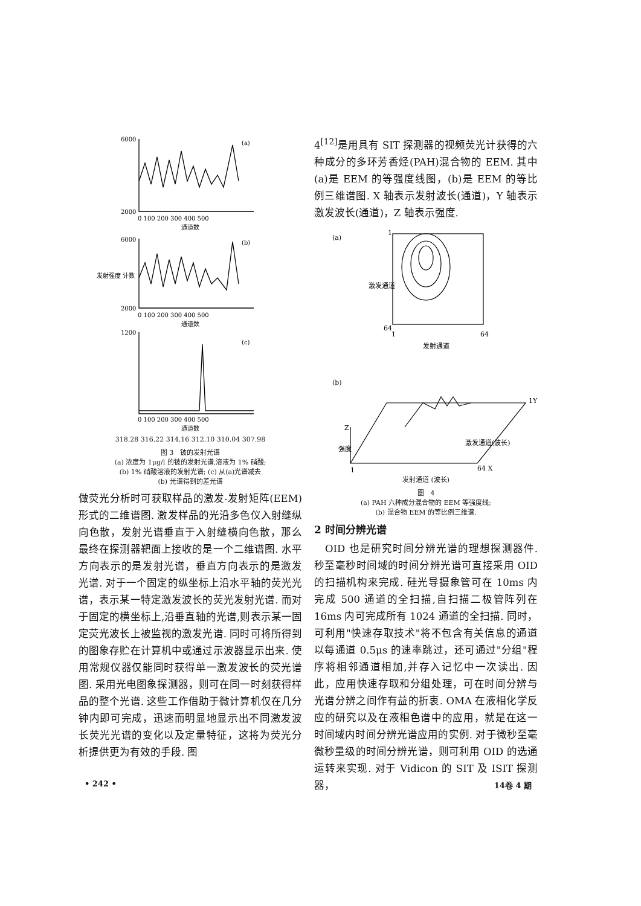6000
2000
(a)
0 100 200 300 400 500
通道数
6000
2000
(b)
0 100 200 300 400 500
通道数
发射强度 计数
1200
(c)
0 100 200 300 400 500
通道数
318.28 316.22 314.16 312.10 310.04 307.98
图 3　铍的发射光谱
(a) 浓度为 1μg/l 的铍的发射光谱,溶液为 1% 硝酸;
(b) 1% 硝酸溶液的发射光谱; (c) 从(a)光谱减去
(b) 光谱得到的差光谱
做荧光分析时可获取样品的激发-发射矩阵(EEM)形式的二维谱图. 激发样品的光沿多色仪入射缝纵向色散，发射光谱垂直于入射缝横向色散，那么最终在探测器靶面上接收的是一个二维谱图. 水平方向表示的是发射光谱，垂直方向表示的是激发光谱. 对于一个固定的纵坐标上沿水平轴的荧光光谱，表示某一特定激发波长的荧光发射光谱. 而对于固定的横坐标上,沿垂直轴的光谱,则表示某一固定荧光波长上被监视的激发光谱. 同时可将所得到的图象存贮在计算机中或通过示波器显示出来. 使用常规仪器仅能同时获得单一激发波长的荧光谱图. 采用光电图象探测器，则可在同一时刻获得样品的整个光谱. 这些工作借助于微计算机仅在几分钟内即可完成，迅速而明显地显示出不同激发波长荧光光谱的变化以及定量特征，这将为荧光分析提供更为有效的手段. 图
4<sup>[12]</sup>是用具有 SIT 探测器的视频荧光计获得的六种成分的多环芳香烃(PAH)混合物的 EEM. 其中(a)是 EEM 的等强度线图，(b)是 EEM 的等比例三维谱图. X 轴表示发射波长(通道)，Y 轴表示激发波长(通道)，Z 轴表示强度.
(a)
1
64
1
64
激发通道
发射通道
(b)
Z
1Y
强度
激发通道(波长)
1
64 X
发射通道 (波长)
图　4
(a) PAH 六种成分混合物的 EEM 等强度线;
(b) 混合物 EEM 的等比例三维谱.
2 时间分辨光谱
　OID 也是研究时间分辨光谱的理想探测器件. 秒至毫秒时间域的时间分辨光谱可直接采用 OID 的扫描机构来完成. 硅光导摄象管可在 10ms 内完成 500 通道的全扫描,自扫描二极管阵列在 16ms 内可完成所有 1024 通道的全扫描. 同时，可利用"快速存取技术"将不包含有关信息的通道以每通道 0.5μs 的速率跳过，还可通过"分组"程序将相邻通道相加,并存入记忆中一次读出. 因此，应用快速存取和分组处理，可在时间分辨与光谱分辨之间作有益的折衷. OMA 在液相化学反应的研究以及在液相色谱中的应用，就是在这一时间域内时间分辨光谱应用的实例. 对于微秒至毫微秒量级的时间分辨光谱，则可利用 OID 的选通运转来实现. 对于 Vidicon 的 SIT 及 ISIT 探测器，
• 242 • 14卷 4 期